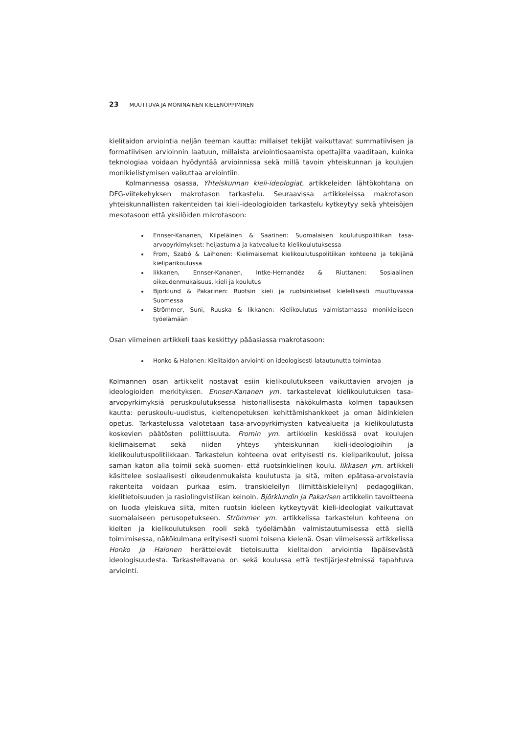23 MUUTTUVA JA MONINAINEN KIELENOPPIMINEN
kielitaidon arviointia neljän teeman kautta: millaiset tekijät vaikuttavat summatiivisen ja formatiivisen arvioinnin laatuun, millaista arviointiosaamista opettajilta vaaditaan, kuinka teknologiaa voidaan hyödyntää arvioinnissa sekä millä tavoin yhteiskunnan ja koulujen monikielistymisen vaikuttaa arviointiin.
Kolmannessa osassa, Yhteiskunnan kieli-ideologiat, artikkeleiden lähtökohtana on DFG-viitekehyksen makrotason tarkastelu. Seuraavissa artikkeleissa makrotason yhteiskunnallisten rakenteiden tai kieli-ideologioiden tarkastelu kytkeytyy sekä yhteisöjen mesotasoon että yksilöiden mikrotasoon:
Ennser-Kananen, Kilpeläinen & Saarinen: Suomalaisen koulutuspolitiikan tasa-arvopyrkimykset: heijastumia ja katvealueita kielikoulutuksessa
From, Szabó & Laihonen: Kielimaisemat kielikoulutuspolitiikan kohteena ja tekijänä kieliparikoulussa
Iikkanen, Ennser-Kananen, Intke-Hernandéz & Riuttanen: Sosiaalinen oikeudenmukaisuus, kieli ja koulutus
Björklund & Pakarinen: Ruotsin kieli ja ruotsinkieliset kielellisesti muuttuvassa Suomessa
Strömmer, Suni, Ruuska & Iikkanen: Kielikoulutus valmistamassa monikieliseen työelämään
Osan viimeinen artikkeli taas keskittyy pääasiassa makrotasoon:
Honko & Halonen: Kielitaidon arviointi on ideologisesti latautunutta toimintaa
Kolmannen osan artikkelit nostavat esiin kielikoulutukseen vaikuttavien arvojen ja ideologioiden merkityksen. Ennser-Kananen ym. tarkastelevat kielikoulutuksen tasa-arvopyrkimyksiä peruskoulutuksessa historiallisesta näkökulmasta kolmen tapauksen kautta: peruskoulu-uudistus, kieltenopetuksen kehittämishankkeet ja oman äidinkielen opetus. Tarkastelussa valotetaan tasa-arvopyrkimysten katvealueita ja kielikoulutusta koskevien päätösten poliittisuuta. Fromin ym. artikkelin keskiössä ovat koulujen kielimaisemat sekä niiden yhteys yhteiskunnan kieli-ideologioihin ja kielikoulutuspolitiikkaan. Tarkastelun kohteena ovat erityisesti ns. kieliparikoulut, joissa saman katon alla toimii sekä suomen- että ruotsinkielinen koulu. Iikkasen ym. artikkeli käsittelee sosiaalisesti oikeudenmukaista koulutusta ja sitä, miten epätasa-arvoistavia rakenteita voidaan purkaa esim. transkieleilyn (limittäiskieleilyn) pedagogiikan, kielitietoisuuden ja rasiolingvistiikan keinoin. Björklundin ja Pakarisen artikkelin tavoitteena on luoda yleiskuva siitä, miten ruotsin kieleen kytkeytyvät kieli-ideologiat vaikuttavat suomalaiseen perusopetukseen. Strömmer ym. artikkelissa tarkastelun kohteena on kielten ja kielikoulutuksen rooli sekä työelämään valmistautumisessa että siellä toimimisessa, näkökulmana erityisesti suomi toisena kielenä. Osan viimeisessä artikkelissa Honko ja Halonen herättelevät tietoisuutta kielitaidon arviointia läpäisevästä ideologisuudesta. Tarkasteltavana on sekä koulussa että testijärjestelmissä tapahtuva arviointi.